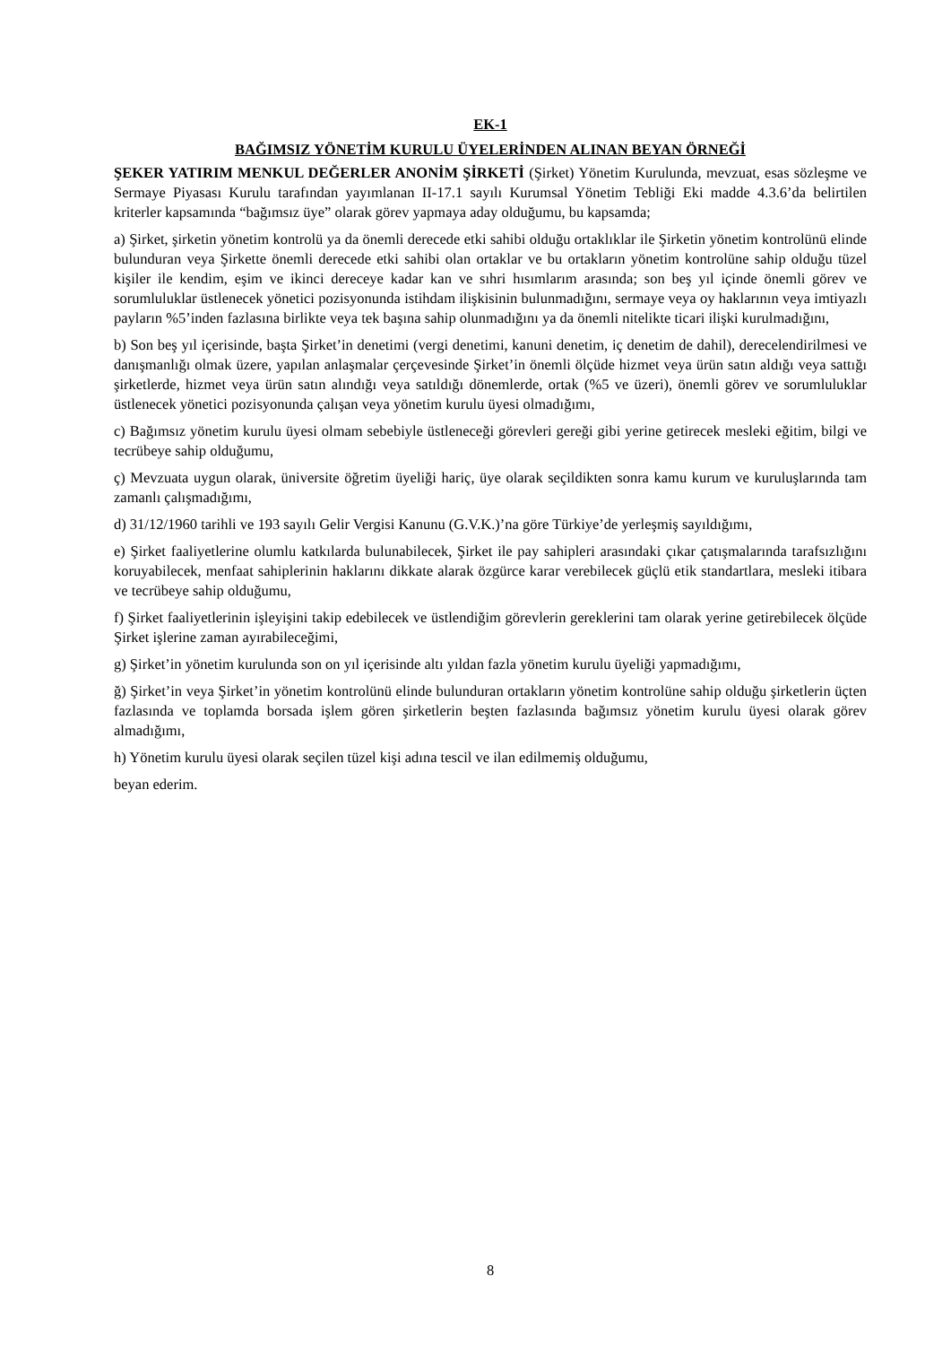EK-1
BAĞIMSIZ YÖNETİM KURULU ÜYELERİNDEN ALINAN BEYAN ÖRNEĞİ
ŞEKER YATIRIM MENKUL DEĞERLER ANONİM ŞİRKETİ (Şirket) Yönetim Kurulunda, mevzuat, esas sözleşme ve Sermaye Piyasası Kurulu tarafından yayımlanan II-17.1 sayılı Kurumsal Yönetim Tebliği Eki madde 4.3.6’da belirtilen kriterler kapsamında “bağımsız üye” olarak görev yapmaya aday olduğumu, bu kapsamda;
a) Şirket, şirketin yönetim kontrolü ya da önemli derecede etki sahibi olduğu ortaklıklar ile Şirketin yönetim kontrolünü elinde bulunduran veya Şirkette önemli derecede etki sahibi olan ortaklar ve bu ortakların yönetim kontrolüne sahip olduğu tüzel kişiler ile kendim, eşim ve ikinci dereceye kadar kan ve sıhri hısımlarım arasında; son beş yıl içinde önemli görev ve sorumluluklar üstlenecek yönetici pozisyonunda istihdam ilişkisinin bulunmadığını, sermaye veya oy haklarının veya imtiyazlı payların %5’inden fazlasına birlikte veya tek başına sahip olunmadığını ya da önemli nitelikte ticari ilişki kurulmadığını,
b) Son beş yıl içerisinde, başta Şirket’in denetimi (vergi denetimi, kanuni denetim, iç denetim de dahil), derecelendirilmesi ve danışmanlığı olmak üzere, yapılan anlaşmalar çerçevesinde Şirket’in önemli ölçüde hizmet veya ürün satın aldığı veya sattığı şirketlerde, hizmet veya ürün satın alındığı veya satıldığı dönemlerde, ortak (%5 ve üzeri), önemli görev ve sorumluluklar üstlenecek yönetici pozisyonunda çalışan veya yönetim kurulu üyesi olmadığımı,
c) Bağımsız yönetim kurulu üyesi olmam sebebiyle üstleneceği görevleri gereği gibi yerine getirecek mesleki eğitim, bilgi ve tecrübeye sahip olduğumu,
ç) Mevzuata uygun olarak, üniversite öğretim üyeliği hariç, üye olarak seçildikten sonra kamu kurum ve kuruluşlarında tam zamanlı çalışmadığımı,
d) 31/12/1960 tarihli ve 193 sayılı Gelir Vergisi Kanunu (G.V.K.)’na göre Türkiye’de yerleşmiş sayıldığımı,
e) Şirket faaliyetlerine olumlu katkılarda bulunabilecek, Şirket ile pay sahipleri arasındaki çıkar çatışmalarında tarafsızlığını koruyabilecek, menfaat sahiplerinin haklarını dikkate alarak özgürce karar verebilecek güçlü etik standartlara, mesleki itibara ve tecrübeye sahip olduğumu,
f) Şirket faaliyetlerinin işleyişini takip edebilecek ve üstlendiğim görevlerin gereklerini tam olarak yerine getirebilecek ölçüde Şirket işlerine zaman ayırabileceğimi,
g) Şirket’in yönetim kurulunda son on yıl içerisinde altı yıldan fazla yönetim kurulu üyeliği yapmadığımı,
ğ) Şirket’in veya Şirket’in yönetim kontrolünü elinde bulunduran ortakların yönetim kontrolüne sahip olduğu şirketlerin üçten fazlasında ve toplamda borsada işlem gören şirketlerin beşten fazlasında bağımsız yönetim kurulu üyesi olarak görev almadığımı,
h) Yönetim kurulu üyesi olarak seçilen tüzel kişi adına tescil ve ilan edilmemiş olduğumu,
beyan ederim.
8